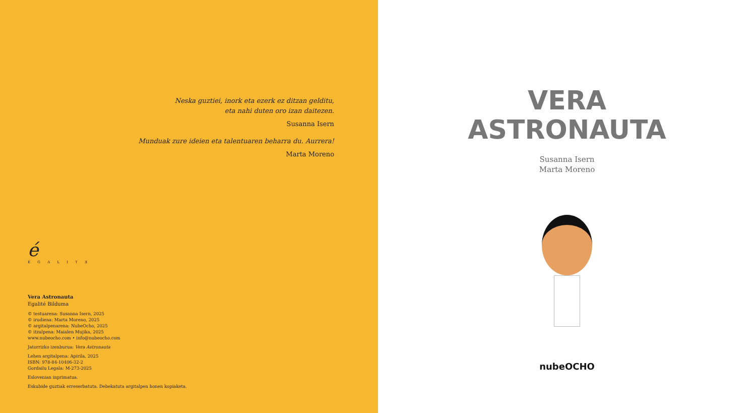Neska guztiei, inork eta ezerk ez ditzan gelditu,
eta nahi duten oro izan daitezen.
Susanna Isern
Munduak zure ideien eta talentuaren beharra du. Aurrera!
Marta Moreno
é
É G A L I T Ǝ
Vera Astronauta
Egalité Bilduma
© testuarena: Susanna Isern, 2025
© irudiena: Marta Moreno, 2025
© argitalpenarena: NubeOcho, 2025
© itzulpena: Maialen Mujika, 2025
www.nubeocho.com • info@nubeocho.com
Jatorrizko izenburua: Vera Astronauta
Lehen argitalpena: Apirila, 2025
ISBN: 978-84-10406-32-2
Gordailu Legala: M-273-2025
Eslovenian inprimatua.
Eskubide guztiak erreserbatuta. Debekatuta argitalpen honen kopiaketa.
VERA
ASTRONAUTA
Susanna Isern
Marta Moreno
nubeOCHO